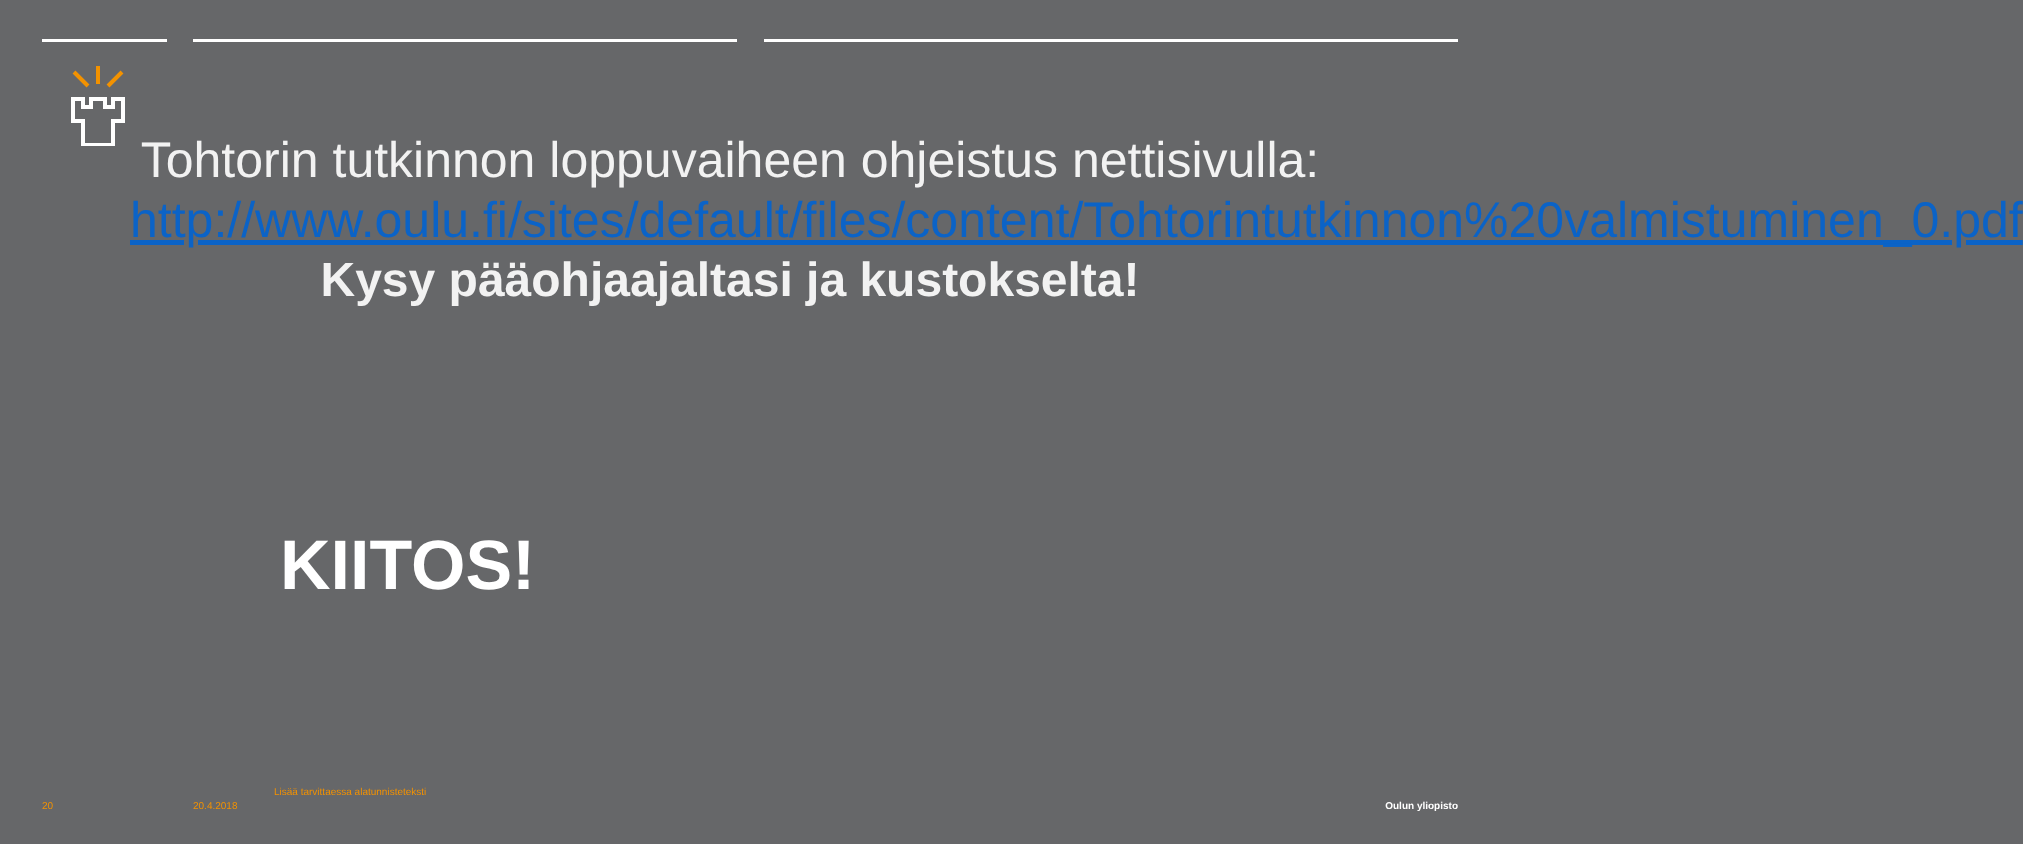Tohtorin tutkinnon loppuvaiheen ohjeistus nettisivulla: http://www.oulu.fi/sites/default/files/content/Tohtorintutkinnon%20valmistuminen_0.pdf
Kysy pääohjaajaltasi ja kustokselta!
KIITOS!
Lisää tarvittaessa alatunnisteteksti
20 20.4.2018 Oulun yliopisto